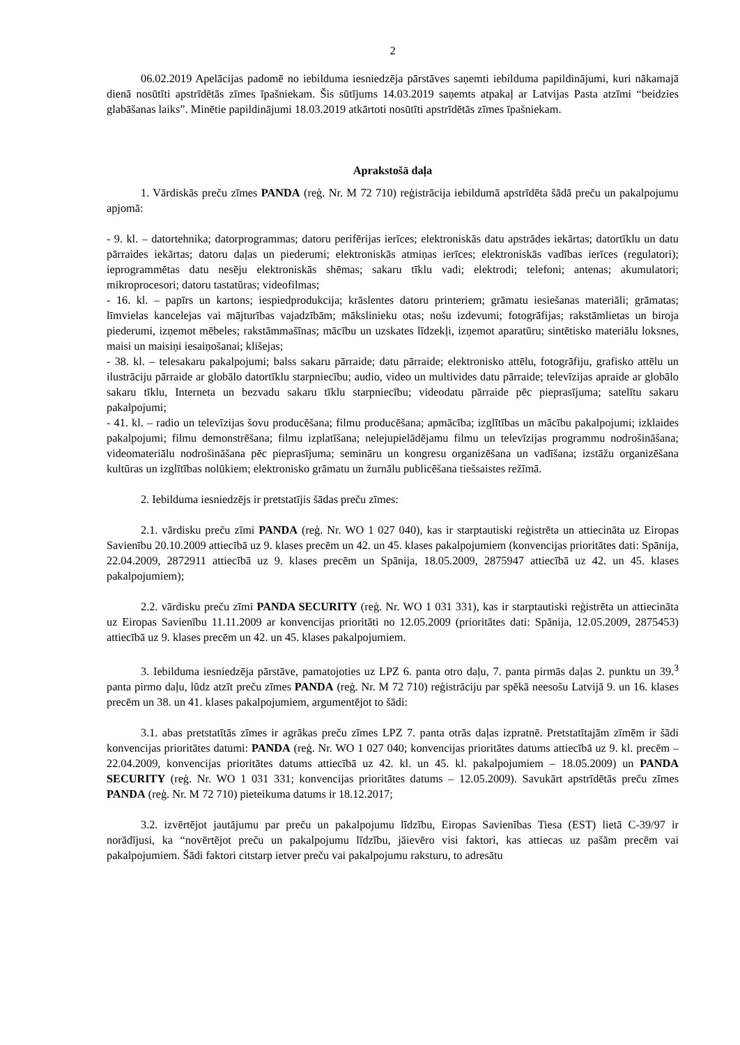2
06.02.2019 Apelācijas padomē no iebilduma iesniedzēja pārstāves saņemti iebilduma papildinājumi, kuri nākamajā dienā nosūtīti apstrīdētās zīmes īpašniekam. Šis sūtījums 14.03.2019 saņemts atpakaļ ar Latvijas Pasta atzīmi “beidzies glabāšanas laiks”. Minētie papildinājumi 18.03.2019 atkārtoti nosūtīti apstrīdētās zīmes īpašniekam.
Aprakstošā daļa
1. Vārdiskās preču zīmes PANDA (reģ. Nr. M 72 710) reģistrācija iebildumā apstrīdēta šādā preču un pakalpojumu apjomā:
- 9. kl. – datortehnika; datorprogrammas; datoru perifērijas ierīces; elektroniskās datu apstrādes iekārtas; datortīklu un datu pārraides iekārtas; datoru daļas un piederumi; elektroniskās atmiņas ierīces; elektroniskās vadības ierīces (regulatori); ieprogrammētas datu nesēju elektroniskās shēmas; sakaru tīklu vadi; elektrodi; telefoni; antenas; akumulatori; mikroprocesori; datoru tastatūras; videofilmas;
- 16. kl. – papīrs un kartons; iespiedprodukcija; krāslentes datoru printeriem; grāmatu iesiešanas materiāli; grāmatas; līmvielas kancelejas vai mājturības vajadzībām; mākslinieku otas; nošu izdevumi; fotogrāfijas; rakstāmlietas un biroja piederumi, izņemot mēbeles; rakstāmmašīnas; mācību un uzskates līdzekļi, izņemot aparatūru; sintētisko materiālu loksnes, maisi un maisiņi iesaiņošanai; klišejas;
- 38. kl. – telesakaru pakalpojumi; balss sakaru pārraide; datu pārraide; elektronisko attēlu, fotogrāfiju, grafisko attēlu un ilustrāciju pārraide ar globālo datortīklu starpniecību; audio, video un multivides datu pārraide; televīzijas apraide ar globālo sakaru tīklu, Interneta un bezvadu sakaru tīklu starpniecību; videodatu pārraide pēc pieprasījuma; satelītu sakaru pakalpojumi;
- 41. kl. – radio un televīzijas šovu producēšana; filmu producēšana; apmācība; izglītības un mācību pakalpojumi; izklaides pakalpojumi; filmu demonstrēšana; filmu izplatīšana; nelejupielādējamu filmu un televīzijas programmu nodrošināšana; videomateriālu nodrošināšana pēc pieprasījuma; semināru un kongresu organizēšana un vadīšana; izstāžu organizēšana kultūras un izglītības nolūkiem; elektronisko grāmatu un žurnālu publicēšana tiešsaistes režīmā.
2. Iebilduma iesniedzējs ir pretstatījis šādas preču zīmes:
2.1. vārdisku preču zīmi PANDA (reģ. Nr. WO 1 027 040), kas ir starptautiski reģistrēta un attiecināta uz Eiropas Savienību 20.10.2009 attiecībā uz 9. klases precēm un 42. un 45. klases pakalpojumiem (konvencijas prioritātes dati: Spānija, 22.04.2009, 2872911 attiecībā uz 9. klases precēm un Spānija, 18.05.2009, 2875947 attiecībā uz 42. un 45. klases pakalpojumiem);
2.2. vārdisku preču zīmi PANDA SECURITY (reģ. Nr. WO 1 031 331), kas ir starptautiski reģistrēta un attiecināta uz Eiropas Savienību 11.11.2009 ar konvencijas prioritāti no 12.05.2009 (prioritātes dati: Spānija, 12.05.2009, 2875453) attiecībā uz 9. klases precēm un 42. un 45. klases pakalpojumiem.
3. Iebilduma iesniedzēja pārstāve, pamatojoties uz LPZ 6. panta otro daļu, 7. panta pirmās daļas 2. punktu un 39.<sup>3</sup> panta pirmo daļu, lūdz atzīt preču zīmes PANDA (reģ. Nr. M 72 710) reģistrāciju par spēkā neesošu Latvijā 9. un 16. klases precēm un 38. un 41. klases pakalpojumiem, argumentējot to šādi:
3.1. abas pretstatītās zīmes ir agrākas preču zīmes LPZ 7. panta otrās daļas izpratnē. Pretstatītajām zīmēm ir šādi konvencijas prioritātes datumi: PANDA (reģ. Nr. WO 1 027 040; konvencijas prioritātes datums attiecībā uz 9. kl. precēm – 22.04.2009, konvencijas prioritātes datums attiecībā uz 42. kl. un 45. kl. pakalpojumiem – 18.05.2009) un PANDA SECURITY (reģ. Nr. WO 1 031 331; konvencijas prioritātes datums – 12.05.2009). Savukārt apstrīdētās preču zīmes PANDA (reģ. Nr. M 72 710) pieteikuma datums ir 18.12.2017;
3.2. izvērtējot jautājumu par preču un pakalpojumu līdzību, Eiropas Savienības Tiesa (EST) lietā C-39/97 ir norādījusi, ka “novērtējot preču un pakalpojumu līdzību, jāievēro visi faktori, kas attiecas uz pašām precēm vai pakalpojumiem. Šādi faktori citstarp ietver preču vai pakalpojumu raksturu, to adresātu